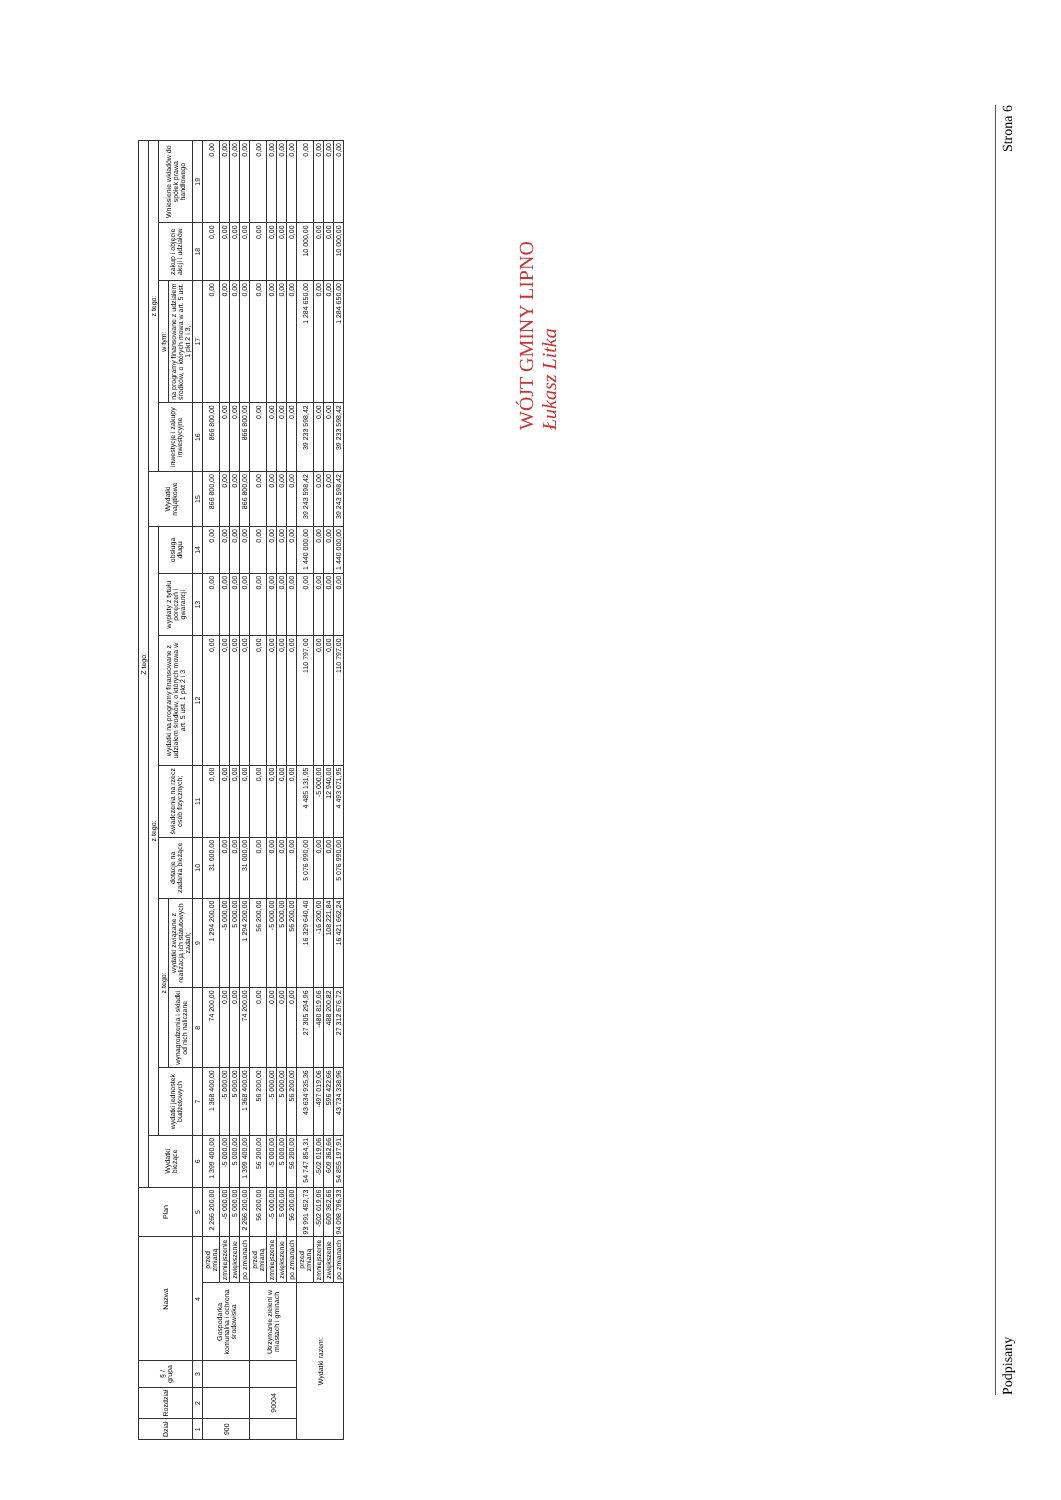| Dział | Rozdział | § / grupa | Nazwa | | Plan | Z tego: | | | | | | | | | | | | | |
| --- | --- | --- | --- | --- | --- | --- | --- | --- | --- | --- | --- | --- | --- | --- | --- | --- | --- | --- | --- |
| | | | | | | Wydatki bieżące | z tego: | | | | | | | | Wydatki majątkowe | z tego: | | | |
| | | | | | | | wydatki jednostek budżetowych | z tego: | | dotacje na zadania bieżące | świadczenia na rzecz osób fizycznych; | wydatki na programy finansowane z udziałem środków, o których mowa w art. 5 ust. 1 pkt 2 i 3 | wypłaty z tytułu poręczeń i gwarancji | obsługa długu | | inwestycje i zakupy inwestycyjne | w tym: | zakup i objęcie akcji i udziałów | Wniesienie wkładów do spółek prawa handlowego |
| | | | | | | | | wynagrodzenia i składki od nich naliczane | wydatki związane z realizacją ich statutowych zadań; | | | | | | | | na programy finansowane z udziałem środków, o których mowa w art. 5 ust. 1 pkt 2 i 3, | | |
| 1 | 2 | 3 | 4 | | 5 | 6 | 7 | 8 | 9 | 10 | 11 | 12 | 13 | 14 | 15 | 16 | 17 | 18 | 19 |
| 900 | | | Gospodarka komunalna i ochrona środowiska | przed zmianą | 2 266 200,00 | 1 399 400,00 | 1 368 400,00 | 74 200,00 | 1 294 200,00 | 31 000,00 | 0,00 | 0,00 | 0,00 | 0,00 | 866 800,00 | 866 800,00 | 0,00 | 0,00 | 0,00 |
| | | | | zmniejszenie | -5 000,00 | -5 000,00 | -5 000,00 | 0,00 | -5 000,00 | 0,00 | 0,00 | 0,00 | 0,00 | 0,00 | 0,00 | 0,00 | 0,00 | 0,00 | 0,00 |
| | | | | zwiększenie | 5 000,00 | 5 000,00 | 5 000,00 | 0,00 | 5 000,00 | 0,00 | 0,00 | 0,00 | 0,00 | 0,00 | 0,00 | 0,00 | 0,00 | 0,00 | 0,00 |
| | | | | po zmianach | 2 266 200,00 | 1 399 400,00 | 1 368 400,00 | 74 200,00 | 1 294 200,00 | 31 000,00 | 0,00 | 0,00 | 0,00 | 0,00 | 866 800,00 | 866 800,00 | 0,00 | 0,00 | 0,00 |
| | 90004 | | Utrzymanie zieleni w miastach i gminach | przed zmianą | 56 200,00 | 56 200,00 | 56 200,00 | 0,00 | 56 200,00 | 0,00 | 0,00 | 0,00 | 0,00 | 0,00 | 0,00 | 0,00 | 0,00 | 0,00 | 0,00 |
| | | | | zmniejszenie | -5 000,00 | -5 000,00 | -5 000,00 | 0,00 | -5 000,00 | 0,00 | 0,00 | 0,00 | 0,00 | 0,00 | 0,00 | 0,00 | 0,00 | 0,00 | 0,00 |
| | | | | zwiększenie | 5 000,00 | 5 000,00 | 5 000,00 | 0,00 | 5 000,00 | 0,00 | 0,00 | 0,00 | 0,00 | 0,00 | 0,00 | 0,00 | 0,00 | 0,00 | 0,00 |
| | | | | po zmianach | 56 200,00 | 56 200,00 | 56 200,00 | 0,00 | 56 200,00 | 0,00 | 0,00 | 0,00 | 0,00 | 0,00 | 0,00 | 0,00 | 0,00 | 0,00 | 0,00 |
| Wydatki razem: | | | | przed zmianą | 93 991 452,73 | 54 747 854,31 | 43 634 935,36 | 27 305 294,96 | 16 329 640,40 | 5 076 990,00 | 4 485 131,95 | 110 797,00 | 0,00 | 1 440 000,00 | 39 243 598,42 | 39 233 598,42 | 1 284 650,00 | 10 000,00 | 0,00 |
| | | | | zmniejszenie | -502 019,06 | -502 019,06 | -497 019,06 | -480 819,06 | -16 200,00 | 0,00 | -5 000,00 | 0,00 | 0,00 | 0,00 | 0,00 | 0,00 | 0,00 | 0,00 | 0,00 |
| | | | | zwiększenie | 609 362,66 | 609 362,66 | 596 422,66 | 488 200,82 | 108 221,84 | 0,00 | 12 940,00 | 0,00 | 0,00 | 0,00 | 0,00 | 0,00 | 0,00 | 0,00 | 0,00 |
| | | | | po zmianach | 94 098 796,33 | 54 855 197,91 | 43 734 338,96 | 27 312 676,72 | 16 421 662,24 | 5 076 990,00 | 4 493 071,95 | 110 797,00 | 0,00 | 1 440 000,00 | 39 243 598,42 | 39 233 598,42 | 1 284 650,00 | 10 000,00 | 0,00 |
WÓJT GMINY LIPNO
Łukasz Litka
Podpisany Strona 6